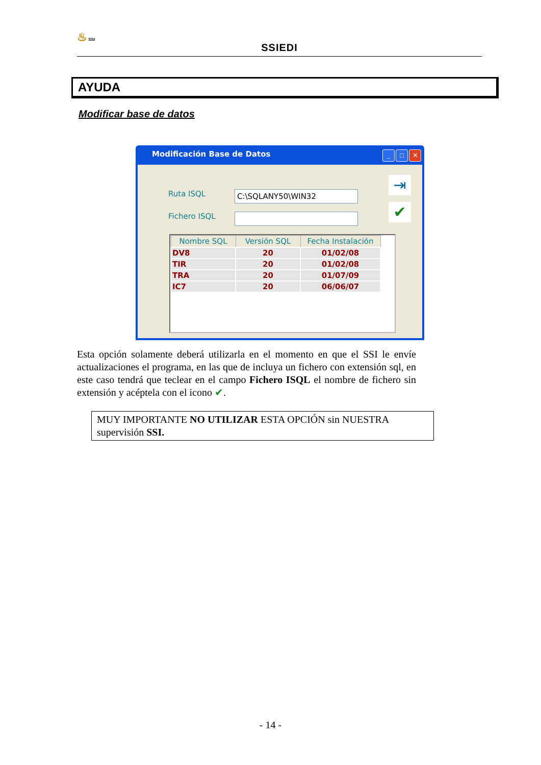♨ SSI
SSIEDI
AYUDA
Modificar base de datos
Modificación Base de Datos
_ □ ✕
Ruta ISQL C:\SQLANY50\WIN32
Fichero ISQL
⇥
✔
| Nombre SQL | Versión SQL | Fecha Instalación |
| --- | --- | --- |
| DV8 | 20 | 01/02/08 |
| TIR | 20 | 01/02/08 |
| TRA | 20 | 01/07/09 |
| IC7 | 20 | 06/06/07 |
Esta opción solamente deberá utilizarla en el momento en que el SSI le envíe actualizaciones el programa, en las que de incluya un fichero con extensión sql, en este caso tendrá que teclear en el campo Fichero ISQL el nombre de fichero sin extensión y acéptela con el icono ✔.
MUY IMPORTANTE NO UTILIZAR ESTA OPCIÓN sin NUESTRA supervisión SSI.
- 14 -